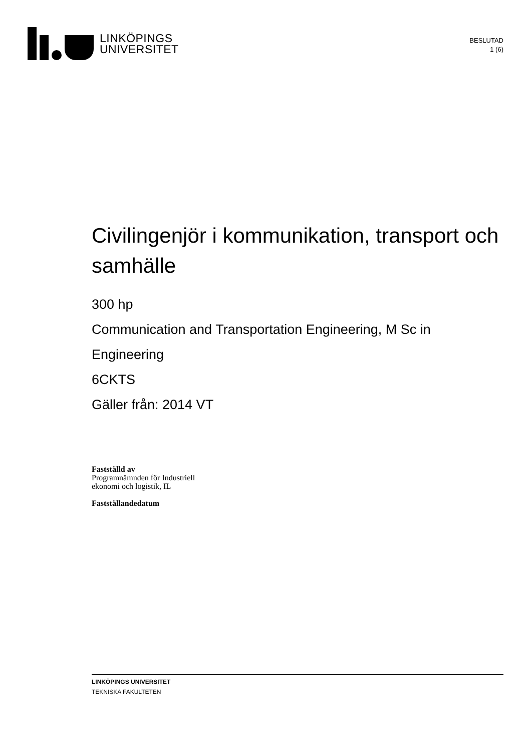LINKÖPINGS
UNIVERSITET
BESLUTAD
1 (6)
Civilingenjör i kommunikation, transport och samhälle
300 hp
Communication and Transportation Engineering, M Sc in Engineering
6CKTS
Gäller från: 2014 VT
Fastställd av
Programnämnden för Industriell
ekonomi och logistik, IL
Fastställandedatum
LINKÖPINGS UNIVERSITET
TEKNISKA FAKULTETEN